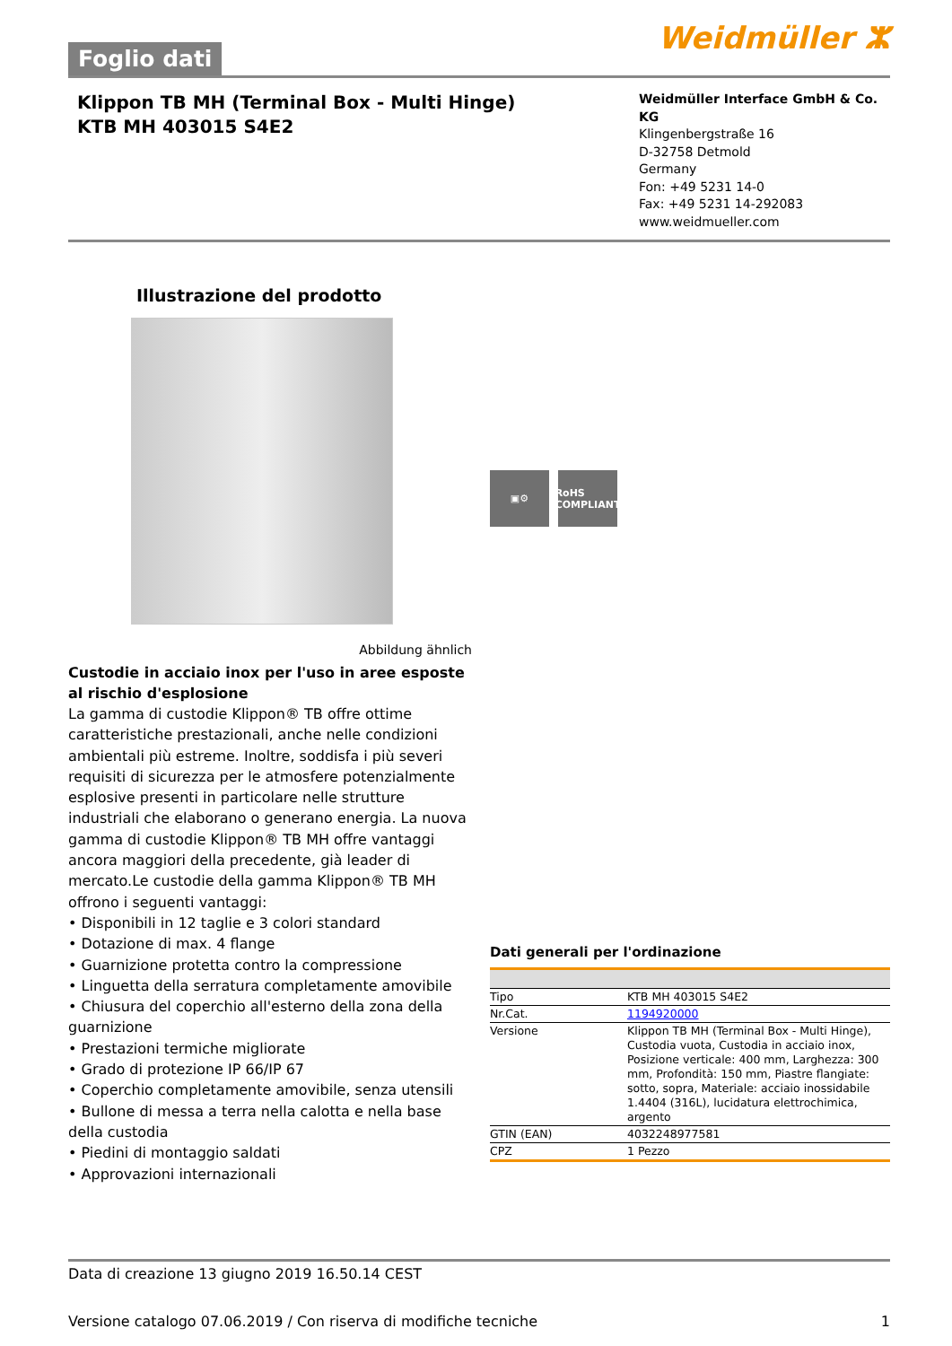Foglio dati
Weidmüller ⵣ
Klippon TB MH (Terminal Box - Multi Hinge)
KTB MH 403015 S4E2
Weidmüller Interface GmbH & Co. KG
Klingenbergstraße 16
D-32758 Detmold
Germany
Fon: +49 5231 14-0
Fax: +49 5231 14-292083
www.weidmueller.com
Illustrazione del prodotto
Abbildung ähnlich
Custodie in acciaio inox per l'uso in aree esposte al rischio d'esplosione
La gamma di custodie Klippon® TB offre ottime caratteristiche prestazionali, anche nelle condizioni ambientali più estreme. Inoltre, soddisfa i più severi requisiti di sicurezza per le atmosfere potenzialmente esplosive presenti in particolare nelle strutture industriali che elaborano o generano energia. La nuova gamma di custodie Klippon® TB MH offre vantaggi ancora maggiori della precedente, già leader di mercato.Le custodie della gamma Klippon® TB MH offrono i seguenti vantaggi:
• Disponibili in 12 taglie e 3 colori standard
• Dotazione di max. 4 flange
• Guarnizione protetta contro la compressione
• Linguetta della serratura completamente amovibile
• Chiusura del coperchio all'esterno della zona della guarnizione
• Prestazioni termiche migliorate
• Grado di protezione IP 66/IP 67
• Coperchio completamente amovibile, senza utensili
• Bullone di messa a terra nella calotta e nella base della custodia
• Piedini di montaggio saldati
• Approvazioni internazionali
▣⚙ RoHS COMPLIANT
Dati generali per l'ordinazione
| Tipo | KTB MH 403015 S4E2 |
| Nr.Cat. | 1194920000 |
| Versione | Klippon TB MH (Terminal Box - Multi Hinge), Custodia vuota, Custodia in acciaio inox, Posizione verticale: 400 mm, Larghezza: 300 mm, Profondità: 150 mm, Piastre flangiate: sotto, sopra, Materiale: acciaio inossidabile 1.4404 (316L), lucidatura elettrochimica, argento |
| GTIN (EAN) | 4032248977581 |
| CPZ | 1 Pezzo |
Data di creazione 13 giugno 2019 16.50.14 CEST
Versione catalogo 07.06.2019 / Con riserva di modifiche tecniche 1